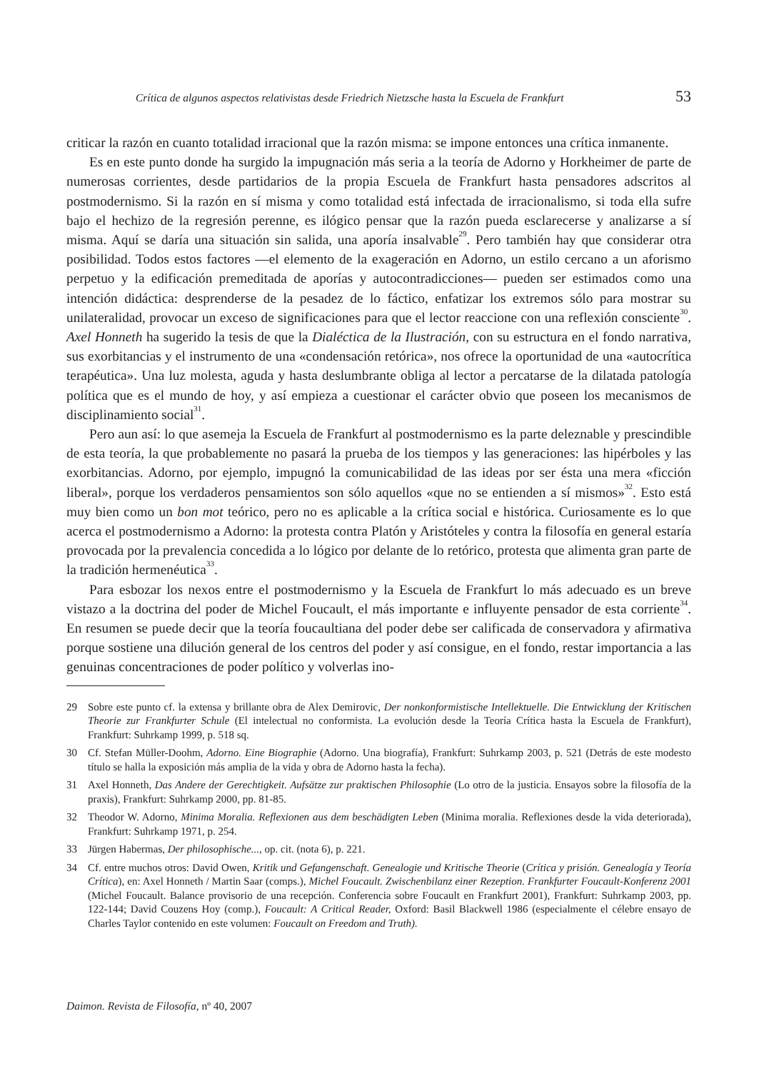Crítica de algunos aspectos relativistas desde Friedrich Nietzsche hasta la Escuela de Frankfurt 53
criticar la razón en cuanto totalidad irracional que la razón misma: se impone entonces una crítica inmanente.
Es en este punto donde ha surgido la impugnación más seria a la teoría de Adorno y Horkheimer de parte de numerosas corrientes, desde partidarios de la propia Escuela de Frankfurt hasta pensadores adscritos al postmodernismo. Si la razón en sí misma y como totalidad está infectada de irracionalismo, si toda ella sufre bajo el hechizo de la regresión perenne, es ilógico pensar que la razón pueda esclarecerse y analizarse a sí misma. Aquí se daría una situación sin salida, una aporía insalvable<sup>29</sup>. Pero también hay que considerar otra posibilidad. Todos estos factores —el elemento de la exageración en Adorno, un estilo cercano a un aforismo perpetuo y la edificación premeditada de aporías y autocontradicciones— pueden ser estimados como una intención didáctica: desprenderse de la pesadez de lo fáctico, enfatizar los extremos sólo para mostrar su unilateralidad, provocar un exceso de significaciones para que el lector reaccione con una reflexión consciente<sup>30</sup>. Axel Honneth ha sugerido la tesis de que la Dialéctica de la Ilustración, con su estructura en el fondo narrativa, sus exorbitancias y el instrumento de una «condensación retórica», nos ofrece la oportunidad de una «autocrítica terapéutica». Una luz molesta, aguda y hasta deslumbrante obliga al lector a percatarse de la dilatada patología política que es el mundo de hoy, y así empieza a cuestionar el carácter obvio que poseen los mecanismos de disciplinamiento social<sup>31</sup>.
Pero aun así: lo que asemeja la Escuela de Frankfurt al postmodernismo es la parte deleznable y prescindible de esta teoría, la que probablemente no pasará la prueba de los tiempos y las generaciones: las hipérboles y las exorbitancias. Adorno, por ejemplo, impugnó la comunicabilidad de las ideas por ser ésta una mera «ficción liberal», porque los verdaderos pensamientos son sólo aquellos «que no se entienden a sí mismos»<sup>32</sup>. Esto está muy bien como un bon mot teórico, pero no es aplicable a la crítica social e histórica. Curiosamente es lo que acerca el postmodernismo a Adorno: la protesta contra Platón y Aristóteles y contra la filosofía en general estaría provocada por la prevalencia concedida a lo lógico por delante de lo retórico, protesta que alimenta gran parte de la tradición hermenéutica<sup>33</sup>.
Para esbozar los nexos entre el postmodernismo y la Escuela de Frankfurt lo más adecuado es un breve vistazo a la doctrina del poder de Michel Foucault, el más importante e influyente pensador de esta corriente<sup>34</sup>. En resumen se puede decir que la teoría foucaultiana del poder debe ser calificada de conservadora y afirmativa porque sostiene una dilución general de los centros del poder y así consigue, en el fondo, restar importancia a las genuinas concentraciones de poder político y volverlas ino-
29 Sobre este punto cf. la extensa y brillante obra de Alex Demirovic, Der nonkonformistische Intellektuelle. Die Entwicklung der Kritischen Theorie zur Frankfurter Schule (El intelectual no conformista. La evolución desde la Teoría Crítica hasta la Escuela de Frankfurt), Frankfurt: Suhrkamp 1999, p. 518 sq.
30 Cf. Stefan Müller-Doohm, Adorno. Eine Biographie (Adorno. Una biografía), Frankfurt: Suhrkamp 2003, p. 521 (Detrás de este modesto título se halla la exposición más amplia de la vida y obra de Adorno hasta la fecha).
31 Axel Honneth, Das Andere der Gerechtigkeit. Aufsätze zur praktischen Philosophie (Lo otro de la justicia. Ensayos sobre la filosofía de la praxis), Frankfurt: Suhrkamp 2000, pp. 81-85.
32 Theodor W. Adorno, Minima Moralia. Reflexionen aus dem beschädigten Leben (Minima moralia. Reflexiones desde la vida deteriorada), Frankfurt: Suhrkamp 1971, p. 254.
33 Jürgen Habermas, Der philosophische..., op. cit. (nota 6), p. 221.
34 Cf. entre muchos otros: David Owen, Kritik und Gefangenschaft. Genealogie und Kritische Theorie (Crítica y prisión. Genealogía y Teoría Crítica), en: Axel Honneth / Martin Saar (comps.), Michel Foucault. Zwischenbilanz einer Rezeption. Frankfurter Foucault-Konferenz 2001 (Michel Foucault. Balance provisorio de una recepción. Conferencia sobre Foucault en Frankfurt 2001), Frankfurt: Suhrkamp 2003, pp. 122-144; David Couzens Hoy (comp.), Foucault: A Critical Reader, Oxford: Basil Blackwell 1986 (especialmente el célebre ensayo de Charles Taylor contenido en este volumen: Foucault on Freedom and Truth).
Daimon. Revista de Filosofía, nº 40, 2007